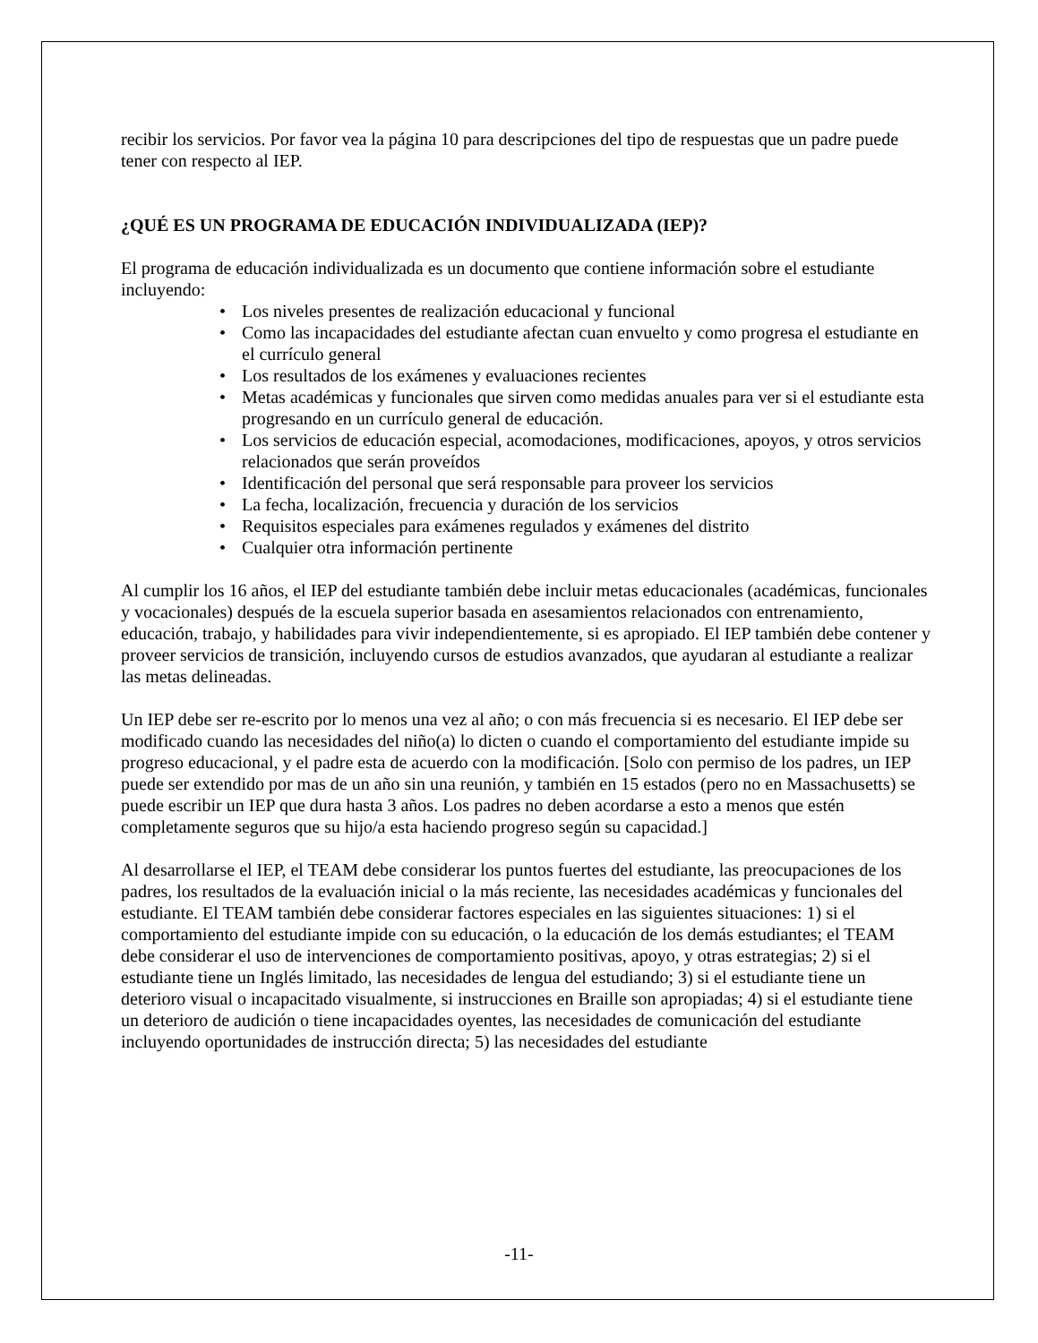recibir los servicios. Por favor vea la página 10 para descripciones del tipo de respuestas que un padre puede tener con respecto al IEP.
¿QUÉ ES UN PROGRAMA DE EDUCACIÓN INDIVIDUALIZADA (IEP)?
El programa de educación individualizada es un documento que contiene información sobre el estudiante incluyendo:
• Los niveles presentes de realización educacional y funcional
• Como las incapacidades del estudiante afectan cuan envuelto y como progresa el estudiante en el currículo general
• Los resultados de los exámenes y evaluaciones recientes
• Metas académicas y funcionales que sirven como medidas anuales para ver si el estudiante esta progresando en un currículo general de educación.
• Los servicios de educación especial, acomodaciones, modificaciones, apoyos, y otros servicios relacionados que serán proveídos
• Identificación del personal que será responsable para proveer los servicios
• La fecha, localización, frecuencia y duración de los servicios
• Requisitos especiales para exámenes regulados y exámenes del distrito
• Cualquier otra información pertinente
Al cumplir los 16 años, el IEP del estudiante también debe incluir metas educacionales (académicas, funcionales y vocacionales) después de la escuela superior basada en asesamientos relacionados con entrenamiento, educación, trabajo, y habilidades para vivir independientemente, si es apropiado. El IEP también debe contener y proveer servicios de transición, incluyendo cursos de estudios avanzados, que ayudaran al estudiante a realizar las metas delineadas.
Un IEP debe ser re-escrito por lo menos una vez al año; o con más frecuencia si es necesario. El IEP debe ser modificado cuando las necesidades del niño(a) lo dicten o cuando el comportamiento del estudiante impide su progreso educacional, y el padre esta de acuerdo con la modificación. [Solo con permiso de los padres, un IEP puede ser extendido por mas de un año sin una reunión, y también en 15 estados (pero no en Massachusetts) se puede escribir un IEP que dura hasta 3 años. Los padres no deben acordarse a esto a menos que estén completamente seguros que su hijo/a esta haciendo progreso según su capacidad.]
Al desarrollarse el IEP, el TEAM debe considerar los puntos fuertes del estudiante, las preocupaciones de los padres, los resultados de la evaluación inicial o la más reciente, las necesidades académicas y funcionales del estudiante. El TEAM también debe considerar factores especiales en las siguientes situaciones: 1) si el comportamiento del estudiante impide con su educación, o la educación de los demás estudiantes; el TEAM debe considerar el uso de intervenciones de comportamiento positivas, apoyo, y otras estrategias; 2) si el estudiante tiene un Inglés limitado, las necesidades de lengua del estudiando; 3) si el estudiante tiene un deterioro visual o incapacitado visualmente, si instrucciones en Braille son apropiadas; 4) si el estudiante tiene un deterioro de audición o tiene incapacidades oyentes, las necesidades de comunicación del estudiante incluyendo oportunidades de instrucción directa; 5) las necesidades del estudiante
-11-